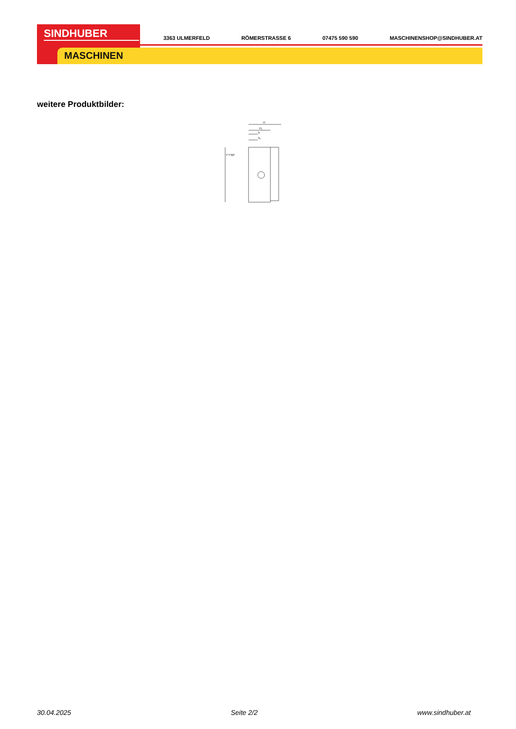SINDHUBER
MASCHINEN
3363 ULMERFELD RÖMERSTRASSE 6 07475 590 590 MASCHINENSHOP@SINDHUBER.AT
weitere Produktbilder:
H
H₁
h
h₁
7°7'30"
30.04.2025 Seite 2/2 www.sindhuber.at